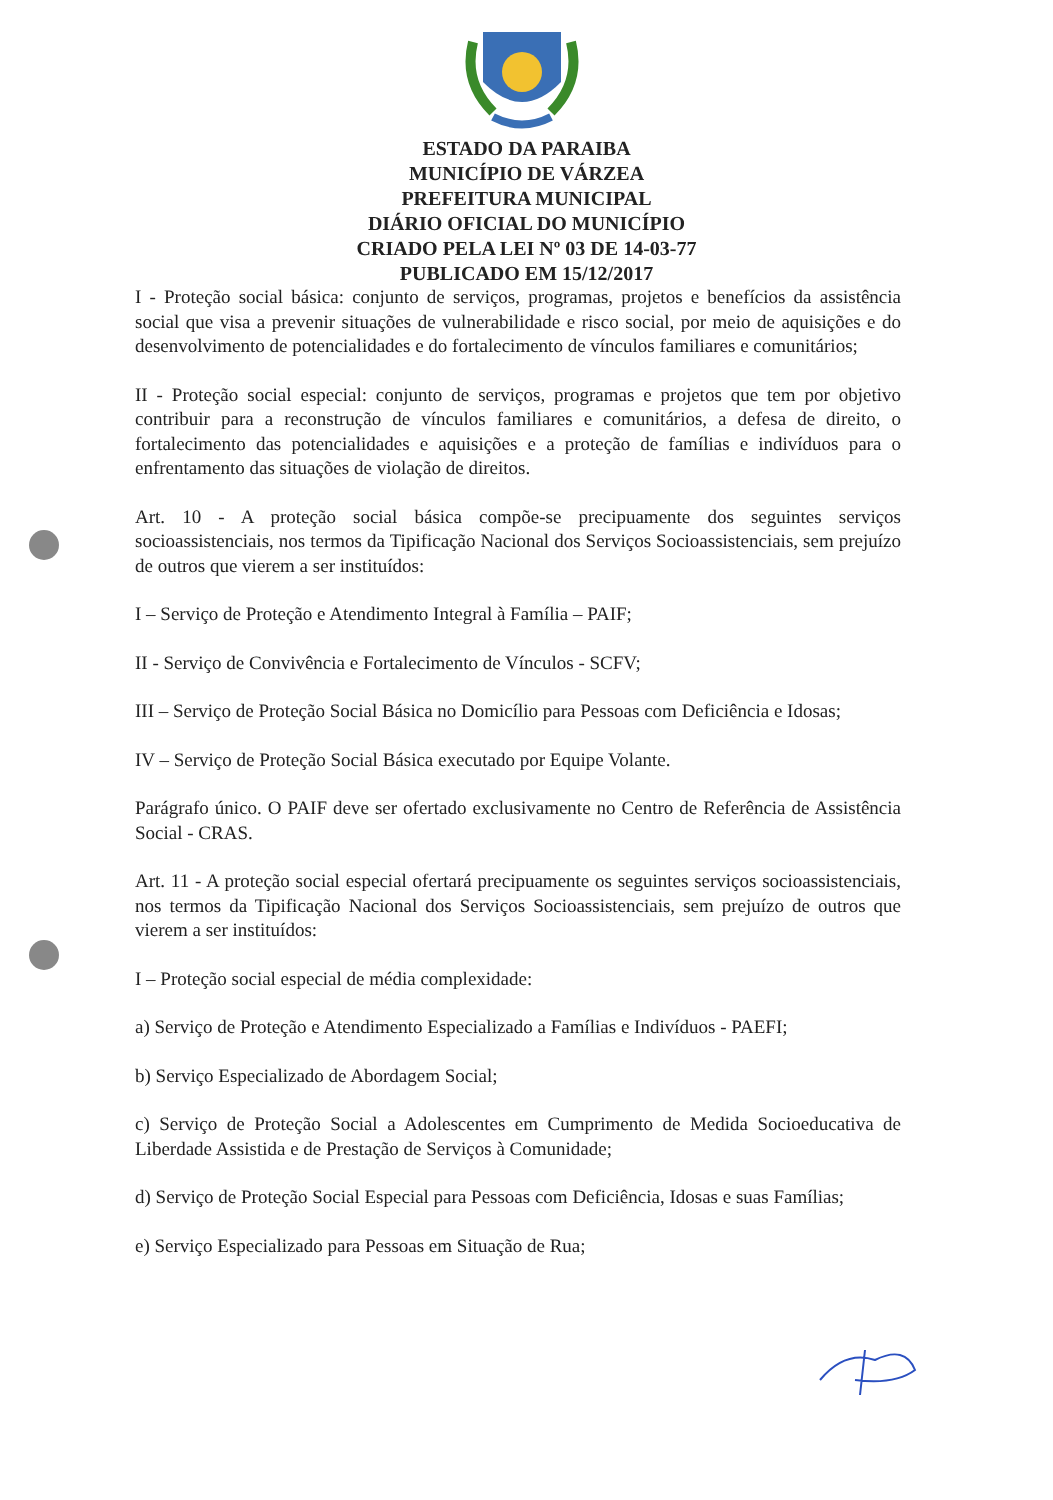ESTADO DA PARAIBA
MUNICÍPIO DE VÁRZEA
PREFEITURA MUNICIPAL
DIÁRIO OFICIAL DO MUNICÍPIO
CRIADO PELA LEI Nº 03 DE 14-03-77
PUBLICADO EM 15/12/2017
I - Proteção social básica: conjunto de serviços, programas, projetos e benefícios da assistência social que visa a prevenir situações de vulnerabilidade e risco social, por meio de aquisições e do desenvolvimento de potencialidades e do fortalecimento de vínculos familiares e comunitários;
II - Proteção social especial: conjunto de serviços, programas e projetos que tem por objetivo contribuir para a reconstrução de vínculos familiares e comunitários, a defesa de direito, o fortalecimento das potencialidades e aquisições e a proteção de famílias e indivíduos para o enfrentamento das situações de violação de direitos.
Art. 10 - A proteção social básica compõe-se precipuamente dos seguintes serviços socioassistenciais, nos termos da Tipificação Nacional dos Serviços Socioassistenciais, sem prejuízo de outros que vierem a ser instituídos:
I – Serviço de Proteção e Atendimento Integral à Família – PAIF;
II - Serviço de Convivência e Fortalecimento de Vínculos - SCFV;
III – Serviço de Proteção Social Básica no Domicílio para Pessoas com Deficiência e Idosas;
IV – Serviço de Proteção Social Básica executado por Equipe Volante.
Parágrafo único. O PAIF deve ser ofertado exclusivamente no Centro de Referência de Assistência Social - CRAS.
Art. 11 - A proteção social especial ofertará precipuamente os seguintes serviços socioassistenciais, nos termos da Tipificação Nacional dos Serviços Socioassistenciais, sem prejuízo de outros que vierem a ser instituídos:
I – Proteção social especial de média complexidade:
a) Serviço de Proteção e Atendimento Especializado a Famílias e Indivíduos - PAEFI;
b) Serviço Especializado de Abordagem Social;
c) Serviço de Proteção Social a Adolescentes em Cumprimento de Medida Socioeducativa de Liberdade Assistida e de Prestação de Serviços à Comunidade;
d) Serviço de Proteção Social Especial para Pessoas com Deficiência, Idosas e suas Famílias;
e) Serviço Especializado para Pessoas em Situação de Rua;